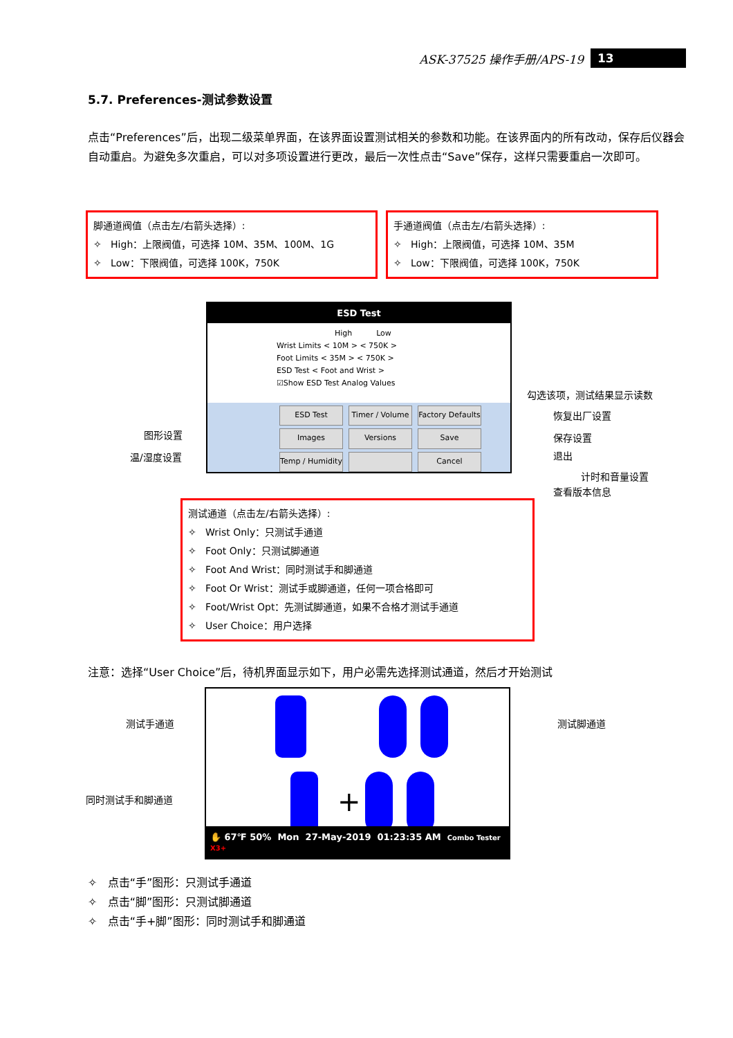ASK-37525 操作手册/APS-19 13
5.7. Preferences-测试参数设置
点击“Preferences”后，出现二级菜单界面，在该界面设置测试相关的参数和功能。在该界面内的所有改动，保存后仪器会自动重启。为避免多次重启，可以对多项设置进行更改，最后一次性点击“Save”保存，这样只需要重启一次即可。
脚通道阀值（点击左/右箭头选择）:
✧ High：上限阀值，可选择 10M、35M、100M、1G
✧ Low：下限阀值，可选择 100K，750K
手通道阀值（点击左/右箭头选择）:
✧ High：上限阀值，可选择 10M、35M
✧ Low：下限阀值，可选择 100K，750K
ESD Test
High Low
Wrist Limits < 10M > < 750K >
Foot Limits < 35M > < 750K >
ESD Test < Foot and Wrist >
☑Show ESD Test Analog Values
ESD Test Timer / Volume Factory Defaults Images Versions Save Temp / Humidity Cancel
勾选该项，测试结果显示读数
恢复出厂设置
保存设置
退出
计时和音量设置
查看版本信息
图形设置
温/湿度设置
测试通道（点击左/右箭头选择）:
✧ Wrist Only：只测试手通道
✧ Foot Only：只测试脚通道
✧ Foot And Wrist：同时测试手和脚通道
✧ Foot Or Wrist：测试手或脚通道，任何一项合格即可
✧ Foot/Wrist Opt：先测试脚通道，如果不合格才测试手通道
✧ User Choice：用户选择
注意：选择“User Choice”后，待机界面显示如下，用户必需先选择测试通道，然后才开始测试
测试手通道 测试脚通道
同时测试手和脚通道
+
✋ 67℉ 50% Mon 27-May-2019 01:23:35 AM Combo Tester X3+
✧ 点击“手”图形：只测试手通道
✧ 点击“脚”图形：只测试脚通道
✧ 点击“手+脚”图形：同时测试手和脚通道